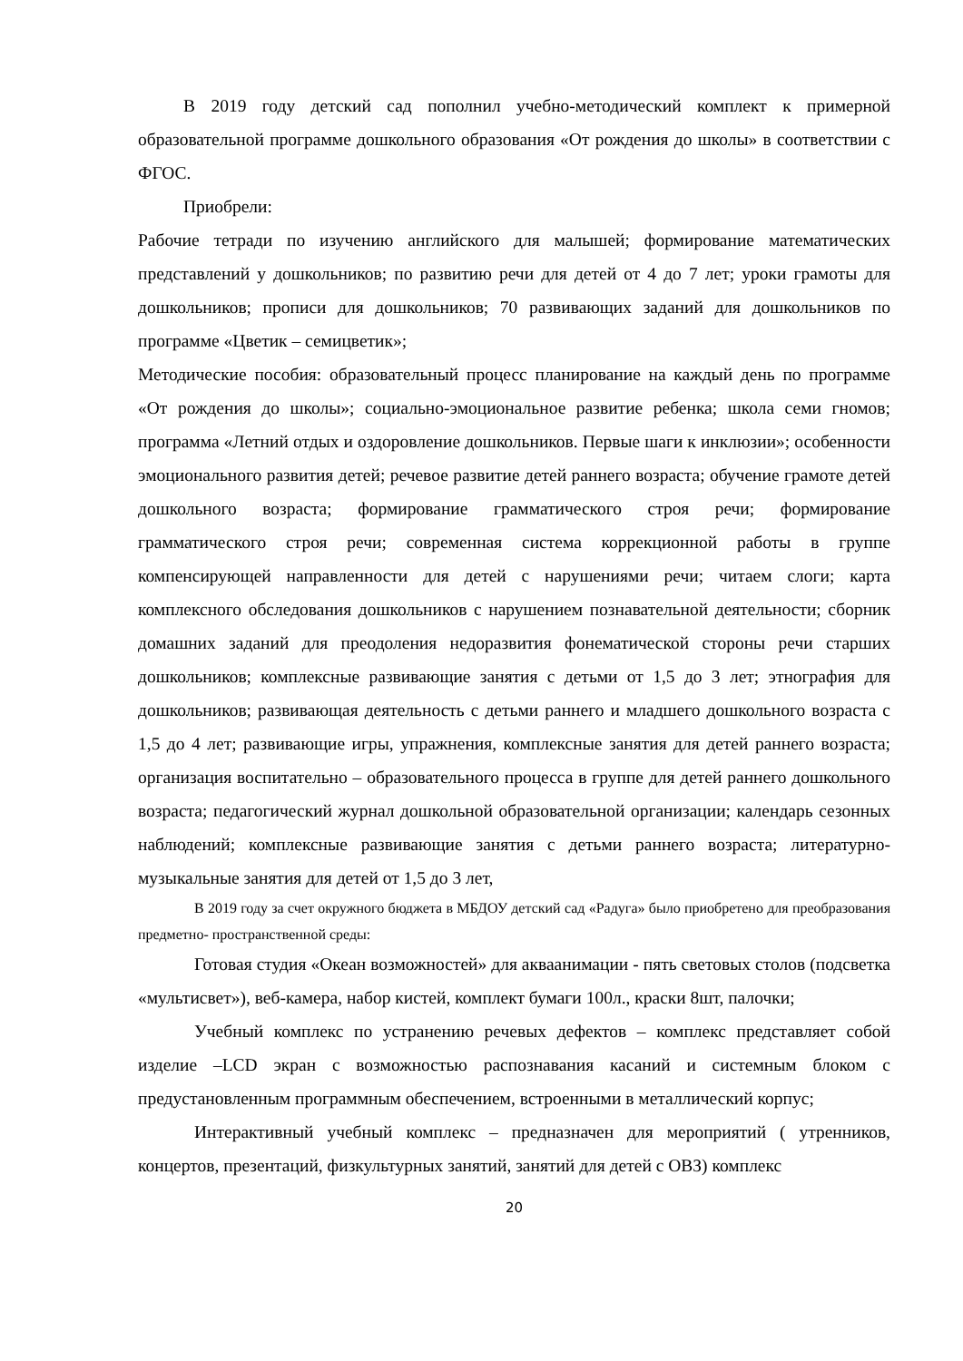В 2019 году детский сад пополнил учебно-методический комплект к примерной образовательной программе дошкольного образования «От рождения до школы» в соответствии с ФГОС.
Приобрели:
Рабочие тетради по изучению английского для малышей; формирование математических представлений у дошкольников; по развитию речи для детей от 4 до 7 лет; уроки грамоты для дошкольников; прописи для дошкольников; 70 развивающих заданий для дошкольников по программе «Цветик – семицветик»;
Методические пособия: образовательный процесс планирование на каждый день по программе «От рождения до школы»; социально-эмоциональное развитие ребенка; школа семи гномов; программа «Летний отдых и оздоровление дошкольников. Первые шаги к инклюзии»; особенности эмоционального развития детей; речевое развитие детей раннего возраста; обучение грамоте детей дошкольного возраста; формирование грамматического строя речи; формирование грамматического строя речи; современная система коррекционной работы в группе компенсирующей направленности для детей с нарушениями речи; читаем слоги; карта комплексного обследования дошкольников с нарушением познавательной деятельности; сборник домашних заданий для преодоления недоразвития фонематической стороны речи старших дошкольников; комплексные развивающие занятия с детьми от 1,5 до 3 лет; этнография для дошкольников; развивающая деятельность с детьми раннего и младшего дошкольного возраста с 1,5 до 4 лет; развивающие игры, упражнения, комплексные занятия для детей раннего возраста; организация воспитательно – образовательного процесса в группе для детей раннего дошкольного возраста; педагогический журнал дошкольной образовательной организации; календарь сезонных наблюдений; комплексные развивающие занятия с детьми раннего возраста; литературно-музыкальные занятия для детей от 1,5 до 3 лет,
В 2019 году за счет окружного бюджета в МБДОУ детский сад «Радуга» было приобретено для преобразования предметно- пространственной среды:
Готовая студия «Океан возможностей» для акваанимации - пять световых столов (подсветка «мультисвет»), веб-камера, набор кистей, комплект бумаги 100л., краски 8шт, палочки;
Учебный комплекс по устранению речевых дефектов – комплекс представляет собой изделие –LCD экран с возможностью распознавания касаний и системным блоком с предустановленным программным обеспечением, встроенными в металлический корпус;
Интерактивный учебный комплекс – предназначен для мероприятий ( утренников, концертов, презентаций, физкультурных занятий, занятий для детей с ОВЗ) комплекс
20